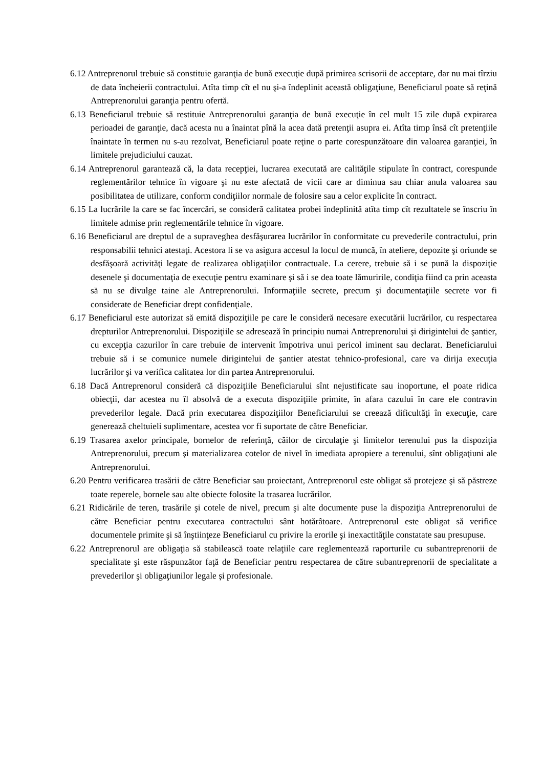6.12 Antreprenorul trebuie să constituie garanţia de bună execuţie după primirea scrisorii de acceptare, dar nu mai tîrziu de data încheierii contractului. Atîta timp cît el nu şi-a îndeplinit această obligaţiune, Beneficiarul poate să reţină Antreprenorului garanţia pentru ofertă.
6.13 Beneficiarul trebuie să restituie Antreprenorului garanţia de bună execuţie în cel mult 15 zile după expirarea perioadei de garanţie, dacă acesta nu a înaintat pînă la acea dată pretenţii asupra ei. Atîta timp însă cît pretenţiile înaintate în termen nu s-au rezolvat, Beneficiarul poate reţine o parte corespunzătoare din valoarea garanţiei, în limitele prejudiciului cauzat.
6.14 Antreprenorul garantează că, la data recepţiei, lucrarea executată are calităţile stipulate în contract, corespunde reglementărilor tehnice în vigoare şi nu este afectată de vicii care ar diminua sau chiar anula valoarea sau posibilitatea de utilizare, conform condiţiilor normale de folosire sau a celor explicite în contract.
6.15 La lucrările la care se fac încercări, se consideră calitatea probei îndeplinită atîta timp cît rezultatele se înscriu în limitele admise prin reglementările tehnice în vigoare.
6.16 Beneficiarul are dreptul de a supraveghea desfăşurarea lucrărilor în conformitate cu prevederile contractului, prin responsabilii tehnici atestaţi. Acestora li se va asigura accesul la locul de muncă, în ateliere, depozite şi oriunde se desfăşoară activităţi legate de realizarea obligaţiilor contractuale. La cerere, trebuie să i se pună la dispoziţie desenele şi documentaţia de execuţie pentru examinare şi să i se dea toate lămuririle, condiţia fiind ca prin aceasta să nu se divulge taine ale Antreprenorului. Informaţiile secrete, precum şi documentaţiile secrete vor fi considerate de Beneficiar drept confidenţiale.
6.17 Beneficiarul este autorizat să emită dispoziţiile pe care le consideră necesare executării lucrărilor, cu respectarea drepturilor Antreprenorului. Dispoziţiile se adresează în principiu numai Antreprenorului şi dirigintelui de şantier, cu excepţia cazurilor în care trebuie de intervenit împotriva unui pericol iminent sau declarat. Beneficiarului trebuie să i se comunice numele dirigintelui de şantier atestat tehnico-profesional, care va dirija execuţia lucrărilor şi va verifica calitatea lor din partea Antreprenorului.
6.18 Dacă Antreprenorul consideră că dispoziţiile Beneficiarului sînt nejustificate sau inoportune, el poate ridica obiecţii, dar acestea nu îl absolvă de a executa dispoziţiile primite, în afara cazului în care ele contravin prevederilor legale. Dacă prin executarea dispoziţiilor Beneficiarului se creează dificultăţi în execuţie, care generează cheltuieli suplimentare, acestea vor fi suportate de către Beneficiar.
6.19 Trasarea axelor principale, bornelor de referinţă, căilor de circulaţie şi limitelor terenului pus la dispoziţia Antreprenorului, precum şi materializarea cotelor de nivel în imediata apropiere a terenului, sînt obligaţiuni ale Antreprenorului.
6.20 Pentru verificarea trasării de către Beneficiar sau proiectant, Antreprenorul este obligat să protejeze şi să păstreze toate reperele, bornele sau alte obiecte folosite la trasarea lucrărilor.
6.21 Ridicările de teren, trasările şi cotele de nivel, precum şi alte documente puse la dispoziţia Antreprenorului de către Beneficiar pentru executarea contractului sânt hotărâtoare. Antreprenorul este obligat să verifice documentele primite şi să înştiinţeze Beneficiarul cu privire la erorile şi inexactităţile constatate sau presupuse.
6.22 Antreprenorul are obligaţia să stabilească toate relaţiile care reglementează raporturile cu subantreprenorii de specialitate şi este răspunzător faţă de Beneficiar pentru respectarea de către subantreprenorii de specialitate a prevederilor şi obligaţiunilor legale și profesionale.